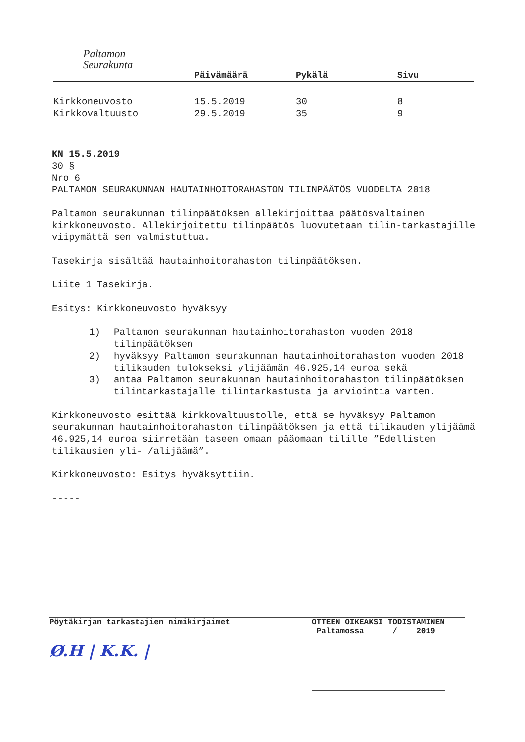Paltamon
Seurakunta
| | Päivämäärä | Pykälä | Sivu |
| --- | --- | --- | --- |
| Kirkkoneuvosto | 15.5.2019 | 30 | 8 |
| Kirkkovaltuusto | 29.5.2019 | 35 | 9 |
KN 15.5.2019
30 §
Nro 6
PALTAMON SEURAKUNNAN HAUTAINHOITORAHASTON TILINPÄÄTÖS VUODELTA 2018
Paltamon seurakunnan tilinpäätöksen allekirjoittaa päätösvaltainen kirkkoneuvosto. Allekirjoitettu tilinpäätös luovutetaan tilin-tarkastajille viipymättä sen valmistuttua.
Tasekirja sisältää hautainhoitorahaston tilinpäätöksen.
Liite 1 Tasekirja.
Esitys: Kirkkoneuvosto hyväksyy
1) Paltamon seurakunnan hautainhoitorahaston vuoden 2018 tilinpäätöksen
2) hyväksyy Paltamon seurakunnan hautainhoitorahaston vuoden 2018 tilikauden tulokseksi ylijäämän 46.925,14 euroa sekä
3) antaa Paltamon seurakunnan hautainhoitorahaston tilinpäätöksen tilintarkastajalle tilintarkastusta ja arviointia varten.
Kirkkoneuvosto esittää kirkkovaltuustolle, että se hyväksyy Paltamon seurakunnan hautainhoitorahaston tilinpäätöksen ja että tilikauden ylijäämä 46.925,14 euroa siirretään taseen omaan pääomaan tilille ”Edellisten tilikausien yli- /alijäämä”.
Kirkkoneuvosto: Esitys hyväksyttiin.
-----
Pöytäkirjan tarkastajien nimikirjaimet
Ø.H | K.K. |
OTTEEN OIKEAKSI TODISTAMINEN
Paltamossa _____/____2019